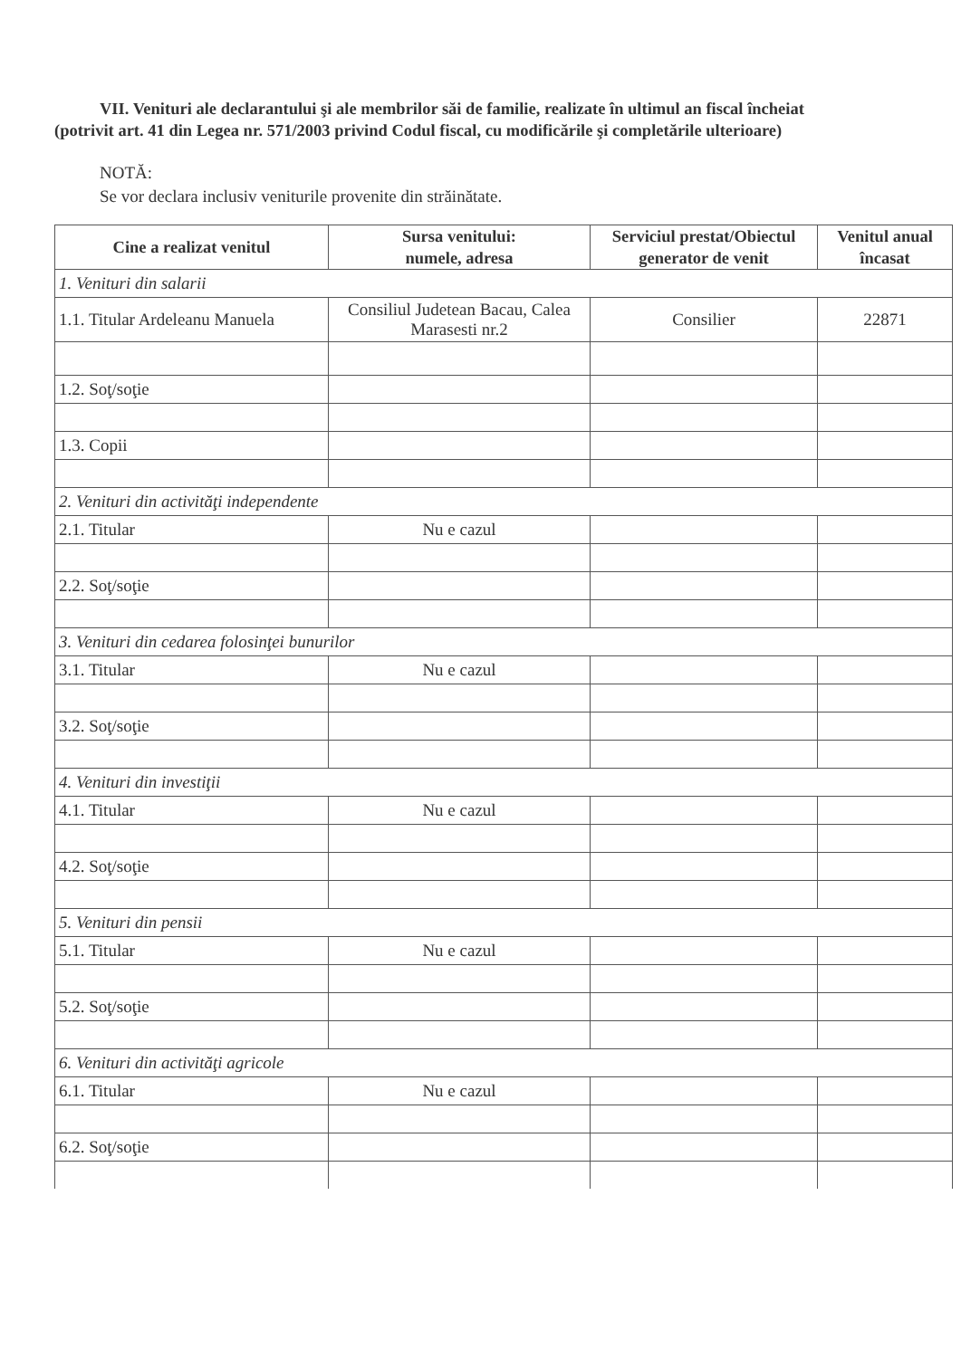VII. Venituri ale declarantului şi ale membrilor săi de familie, realizate în ultimul an fiscal încheiat
(potrivit art. 41 din Legea nr. 571/2003 privind Codul fiscal, cu modificările şi completările ulterioare)
NOTĂ:
Se vor declara inclusiv veniturile provenite din străinătate.
| Cine a realizat venitul | Sursa venitului: numele, adresa | Serviciul prestat/Obiectul generator de venit | Venitul anual încasat |
| --- | --- | --- | --- |
| 1. Venituri din salarii | | | |
| 1.1. Titular Ardeleanu Manuela | Consiliul Judetean Bacau, Calea Marasesti nr.2 | Consilier | 22871 |
| 1.2. Soţ/soţie | | | |
| 1.3. Copii | | | |
| 2. Venituri din activităţi independente | | | |
| 2.1. Titular | Nu e cazul | | |
| 2.2. Soţ/soţie | | | |
| 3. Venituri din cedarea folosinţei bunurilor | | | |
| 3.1. Titular | Nu e cazul | | |
| 3.2. Soţ/soţie | | | |
| 4. Venituri din investiţii | | | |
| 4.1. Titular | Nu e cazul | | |
| 4.2. Soţ/soţie | | | |
| 5. Venituri din pensii | | | |
| 5.1. Titular | Nu e cazul | | |
| 5.2. Soţ/soţie | | | |
| 6. Venituri din activităţi agricole | | | |
| 6.1. Titular | Nu e cazul | | |
| 6.2. Soţ/soţie | | | |